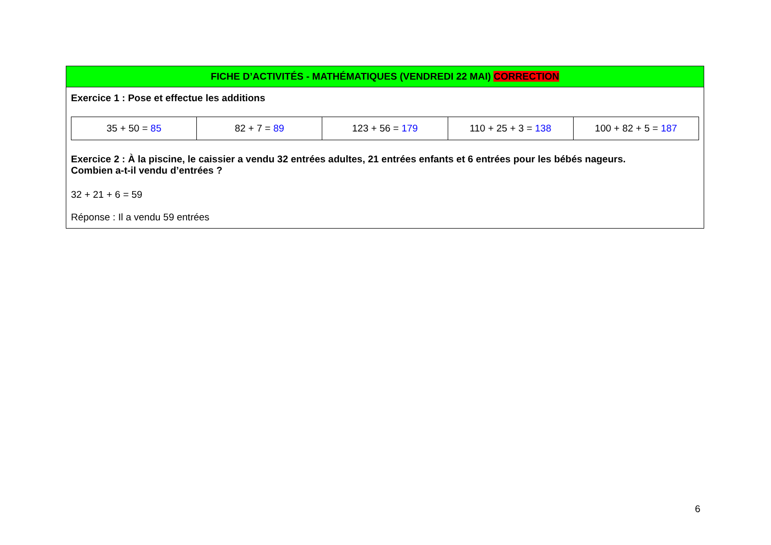FICHE D’ACTIVITÉS - MATHÉMATIQUES (VENDREDI 22 MAI) CORRECTION
Exercice 1 : Pose et effectue les additions
| 35 + 50 = 85 | 82 + 7 = 89 | 123 + 56 = 179 | 110 + 25 + 3 = 138 | 100 + 82 + 5 = 187 |
Exercice 2 : À la piscine, le caissier a vendu 32 entrées adultes, 21 entrées enfants et 6 entrées pour les bébés nageurs.
Combien a-t-il vendu d’entrées ?
32 + 21 + 6 = 59
Réponse : Il a vendu 59 entrées
6